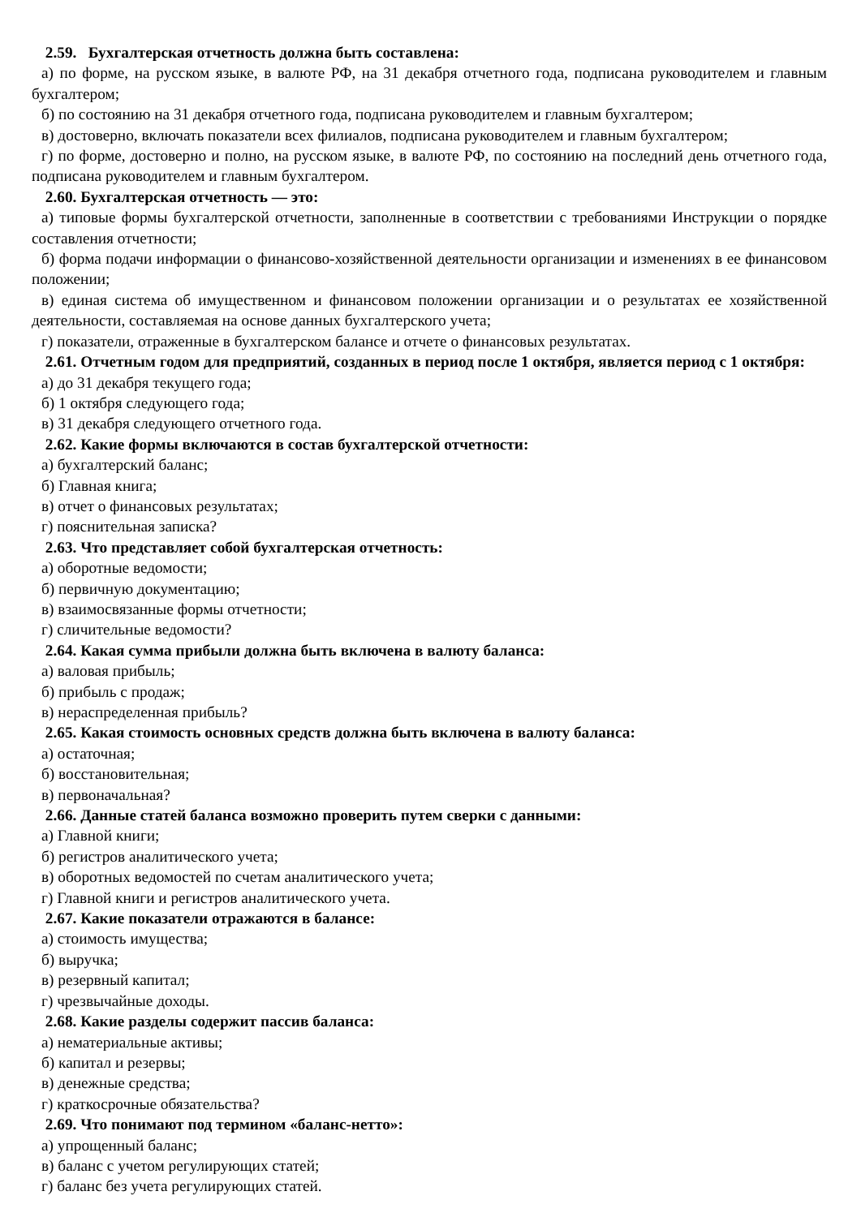2.59. Бухгалтерская отчетность должна быть составлена:
а) по форме, на русском языке, в валюте РФ, на 31 декабря отчетного года, подписана руководителем и главным бухгалтером;
б) по состоянию на 31 декабря отчетного года, подписана руководителем и главным бухгалтером;
в) достоверно, включать показатели всех филиалов, подписана руководителем и главным бухгалтером;
г) по форме, достоверно и полно, на русском языке, в валюте РФ, по состоянию на последний день отчетного года, подписана руководителем и главным бухгалтером.
2.60. Бухгалтерская отчетность — это:
а) типовые формы бухгалтерской отчетности, заполненные в соответствии с требованиями Инструкции о порядке составления отчетности;
б) форма подачи информации о финансово-хозяйственной деятельности организации и изменениях в ее финансовом положении;
в) единая система об имущественном и финансовом положении организации и о результатах ее хозяйственной деятельности, составляемая на основе данных бухгалтерского учета;
г) показатели, отраженные в бухгалтерском балансе и отчете о финансовых результатах.
2.61. Отчетным годом для предприятий, созданных в период после 1 октября, является период с 1 октября:
а) до 31 декабря текущего года;
б) 1 октября следующего года;
в) 31 декабря следующего отчетного года.
2.62. Какие формы включаются в состав бухгалтерской отчетности:
а) бухгалтерский баланс;
б) Главная книга;
в) отчет о финансовых результатах;
г) пояснительная записка?
2.63. Что представляет собой бухгалтерская отчетность:
а) оборотные ведомости;
б) первичную документацию;
в) взаимосвязанные формы отчетности;
г) сличительные ведомости?
2.64. Какая сумма прибыли должна быть включена в валюту баланса:
а) валовая прибыль;
б) прибыль с продаж;
в) нераспределенная прибыль?
2.65. Какая стоимость основных средств должна быть включена в валюту баланса:
а) остаточная;
б) восстановительная;
в) первоначальная?
2.66. Данные статей баланса возможно проверить путем сверки с данными:
а) Главной книги;
б) регистров аналитического учета;
в) оборотных ведомостей по счетам аналитического учета;
г) Главной книги и регистров аналитического учета.
2.67. Какие показатели отражаются в балансе:
а) стоимость имущества;
б) выручка;
в) резервный капитал;
г) чрезвычайные доходы.
2.68. Какие разделы содержит пассив баланса:
а) нематериальные активы;
б) капитал и резервы;
в) денежные средства;
г) краткосрочные обязательства?
2.69. Что понимают под термином «баланс-нетто»:
а) упрощенный баланс;
в) баланс с учетом регулирующих статей;
г) баланс без учета регулирующих статей.